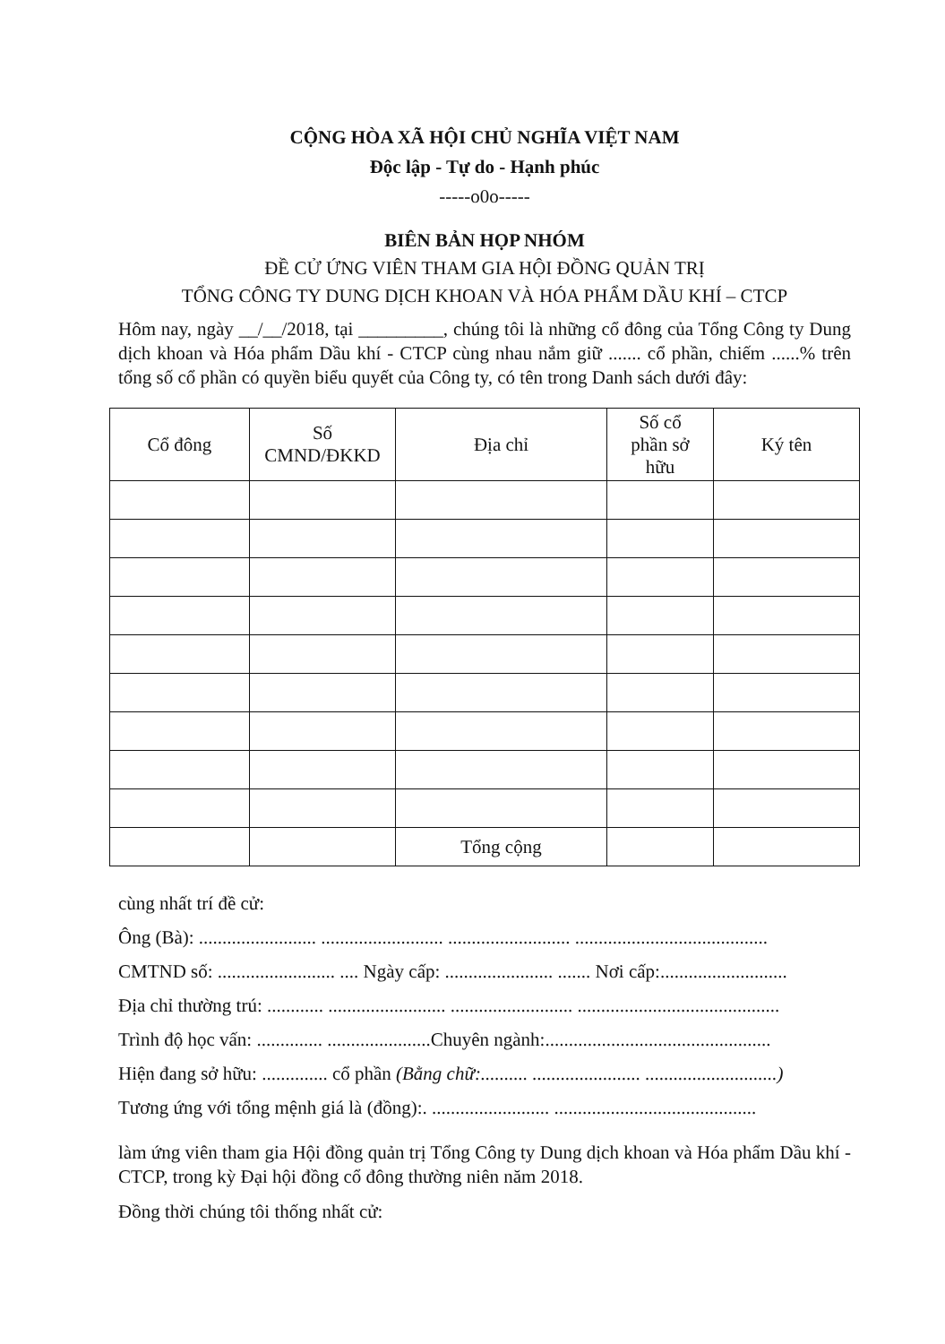CỘNG HÒA XÃ HỘI CHỦ NGHĨA VIỆT NAM
Độc lập - Tự do - Hạnh phúc
-----o0o-----
BIÊN BẢN HỌP NHÓM
ĐỀ CỬ ỨNG VIÊN THAM GIA HỘI ĐỒNG QUẢN TRỊ
TỔNG CÔNG TY DUNG DỊCH KHOAN VÀ HÓA PHẨM DẦU KHÍ – CTCP
Hôm nay, ngày __/__/2018, tại _________, chúng tôi là những cổ đông của Tổng Công ty Dung dịch khoan và Hóa phẩm Dầu khí - CTCP cùng nhau nắm giữ ....... cổ phần, chiếm ......% trên tổng số cổ phần có quyền biểu quyết của Công ty, có tên trong Danh sách dưới đây:
| Cổ đông | Số CMND/ĐKKD | Địa chỉ | Số cổ phần sở hữu | Ký tên |
| --- | --- | --- | --- | --- |
| | | Tổng cộng | | |
cùng nhất trí đề cử:
Ông (Bà): ......................... .......................... .......................... .........................................
CMTND số: ......................... .... Ngày cấp: ....................... ....... Nơi cấp:...........................
Địa chỉ thường trú: ............ ......................... .......................... ...........................................
Trình độ học vấn: .............. ......................Chuyên ngành:................................................
Hiện đang sở hữu: .............. cổ phần (Bằng chữ:.......... ....................... ............................)
Tương ứng với tổng mệnh giá là (đồng):. ......................... ...........................................
làm ứng viên tham gia Hội đồng quản trị Tổng Công ty Dung dịch khoan và Hóa phẩm Dầu khí - CTCP, trong kỳ Đại hội đồng cổ đông thường niên năm 2018.
Đồng thời chúng tôi thống nhất cử: